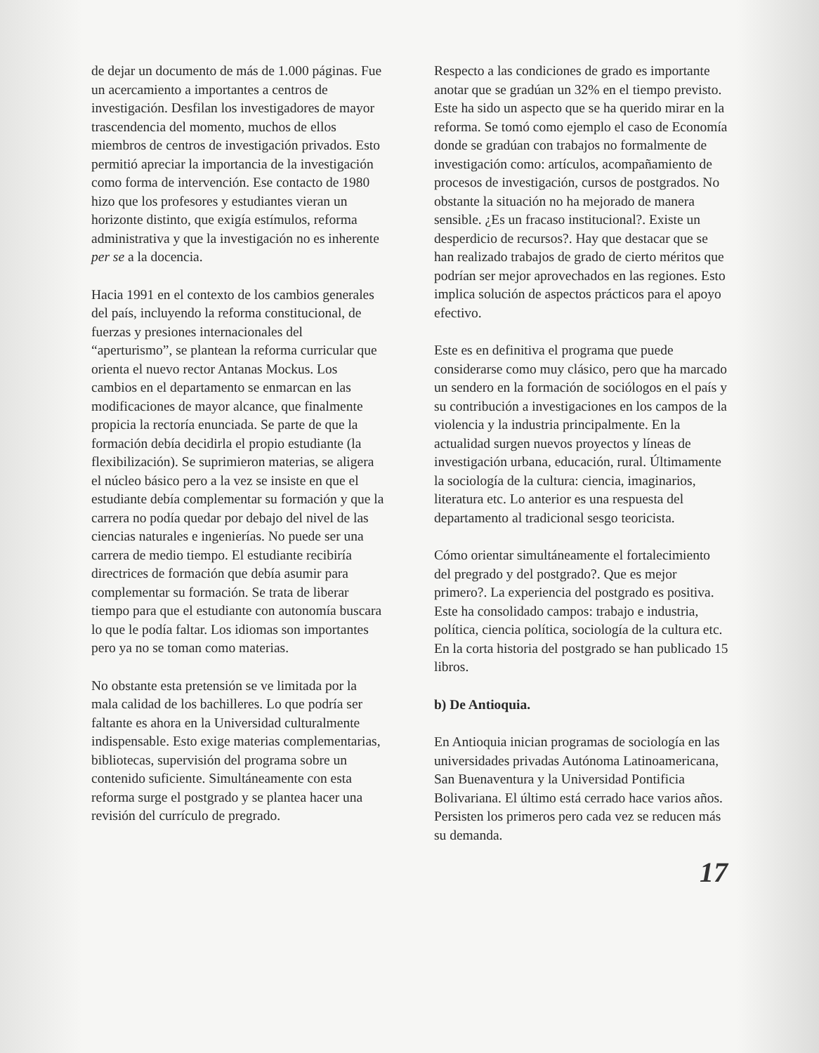de dejar un documento de más de 1.000 páginas. Fue un acercamiento a importantes a centros de investigación. Desfilan los investigadores de mayor trascendencia del momento, muchos de ellos miembros de centros de investigación privados. Esto permitió apreciar la importancia de la investigación como forma de intervención. Ese contacto de 1980 hizo que los profesores y estudiantes vieran un horizonte distinto, que exigía estímulos, reforma administrativa y que la investigación no es inherente per se a la docencia.
Hacia 1991 en el contexto de los cambios generales del país, incluyendo la reforma constitucional, de fuerzas y presiones internacionales del “aperturismo”, se plantean la reforma curricular que orienta el nuevo rector Antanas Mockus. Los cambios en el departamento se enmarcan en las modificaciones de mayor alcance, que finalmente propicia la rectoría enunciada. Se parte de que la formación debía decidirla el propio estudiante (la flexibilización). Se suprimieron materias, se aligera el núcleo básico pero a la vez se insiste en que el estudiante debía complementar su formación y que la carrera no podía quedar por debajo del nivel de las ciencias naturales e ingenierías. No puede ser una carrera de medio tiempo. El estudiante recibiría directrices de formación que debía asumir para complementar su formación. Se trata de liberar tiempo para que el estudiante con autonomía buscara lo que le podía faltar. Los idiomas son importantes pero ya no se toman como materias.
No obstante esta pretensión se ve limitada por la mala calidad de los bachilleres. Lo que podría ser faltante es ahora en la Universidad culturalmente indispensable. Esto exige materias complementarias, bibliotecas, supervisión del programa sobre un contenido suficiente. Simultáneamente con esta reforma surge el postgrado y se plantea hacer una revisión del currículo de pregrado.
Respecto a las condiciones de grado es importante anotar que se gradúan un 32% en el tiempo previsto. Este ha sido un aspecto que se ha querido mirar en la reforma. Se tomó como ejemplo el caso de Economía donde se gradúan con trabajos no formalmente de investigación como: artículos, acompañamiento de procesos de investigación, cursos de postgrados. No obstante la situación no ha mejorado de manera sensible. ¿Es un fracaso institucional?. Existe un desperdicio de recursos?. Hay que destacar que se han realizado trabajos de grado de cierto méritos que podrían ser mejor aprovechados en las regiones. Esto implica solución de aspectos prácticos para el apoyo efectivo.
Este es en definitiva el programa que puede considerarse como muy clásico, pero que ha marcado un sendero en la formación de sociólogos en el país y su contribución a investigaciones en los campos de la violencia y la industria principalmente. En la actualidad surgen nuevos proyectos y líneas de investigación urbana, educación, rural. Últimamente la sociología de la cultura: ciencia, imaginarios, literatura etc. Lo anterior es una respuesta del departamento al tradicional sesgo teoricista.
Cómo orientar simultáneamente el fortalecimiento del pregrado y del postgrado?. Que es mejor primero?. La experiencia del postgrado es positiva. Este ha consolidado campos: trabajo e industria, política, ciencia política, sociología de la cultura etc. En la corta historia del postgrado se han publicado 15 libros.
b) De Antioquia.
En Antioquia inician programas de sociología en las universidades privadas Autónoma Latinoamericana, San Buenaventura y la Universidad Pontificia Bolivariana. El último está cerrado hace varios años. Persisten los primeros pero cada vez se reducen más su demanda.
17